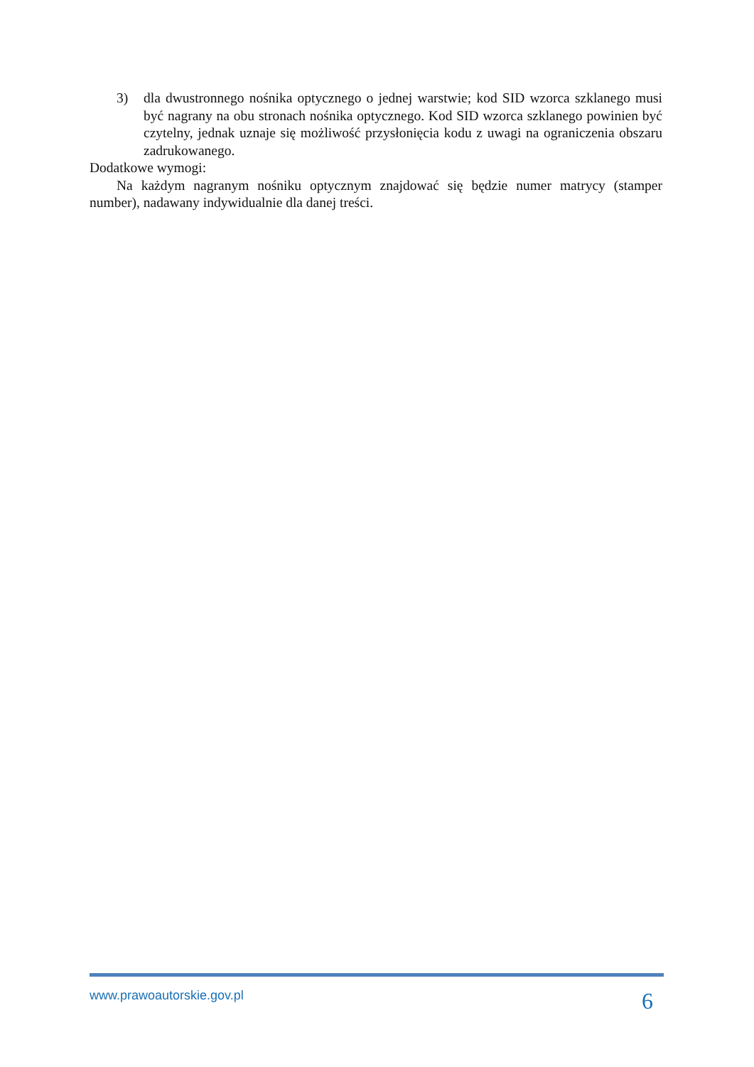3) dla dwustronnego nośnika optycznego o jednej warstwie; kod SID wzorca szklanego musi być nagrany na obu stronach nośnika optycznego. Kod SID wzorca szklanego powinien być czytelny, jednak uznaje się możliwość przysłonięcia kodu z uwagi na ograniczenia obszaru zadrukowanego.
Dodatkowe wymogi:
Na każdym nagranym nośniku optycznym znajdować się będzie numer matrycy (stamper number), nadawany indywidualnie dla danej treści.
www.prawoautorskie.gov.pl 6